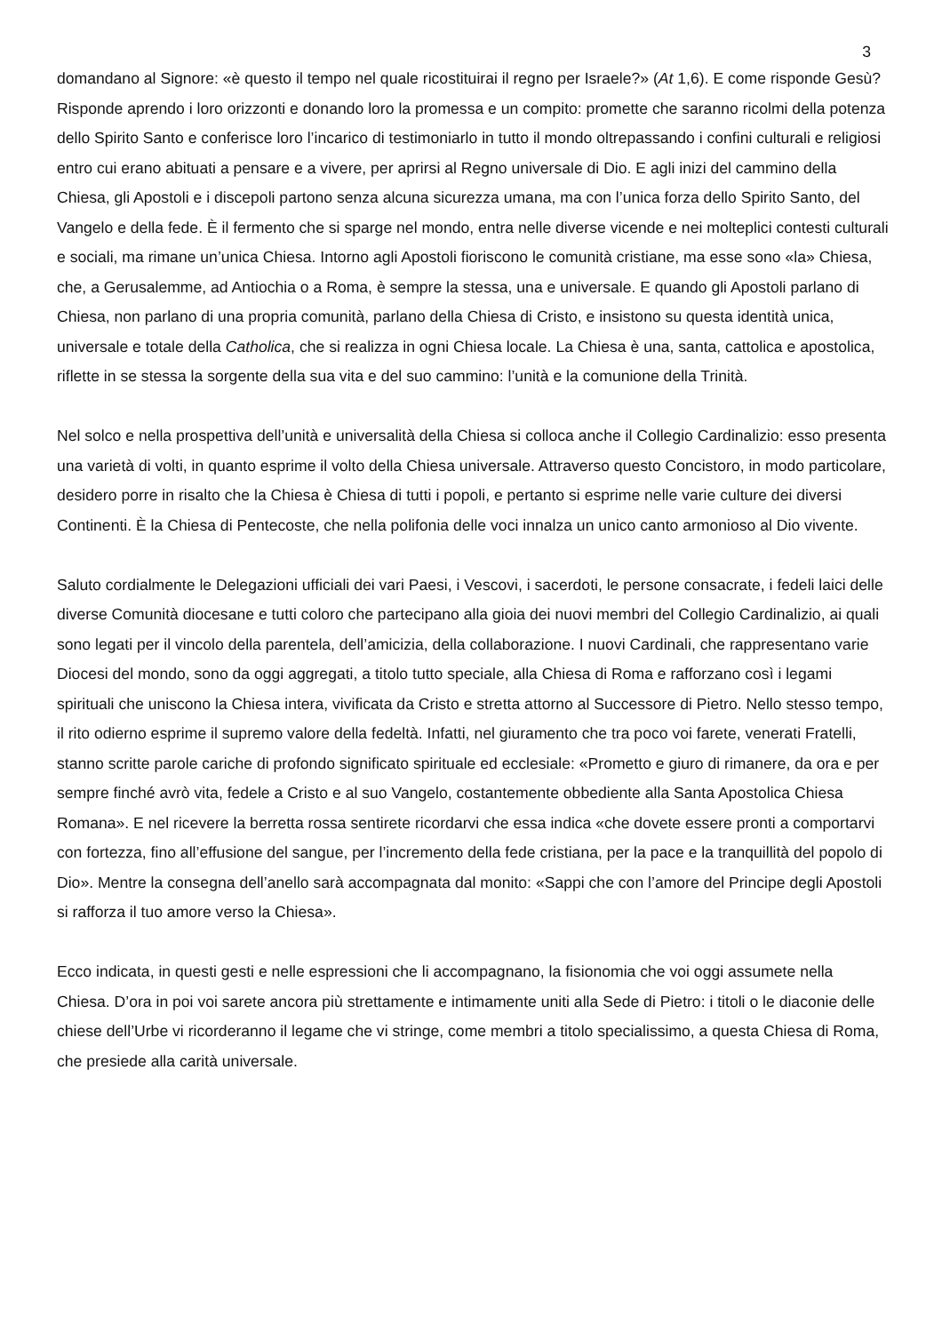3
domandano al Signore: «è questo il tempo nel quale ricostituirai il regno per Israele?» (At 1,6). E come risponde Gesù? Risponde aprendo i loro orizzonti e donando loro la promessa e un compito: promette che saranno ricolmi della potenza dello Spirito Santo e conferisce loro l’incarico di testimoniarlo in tutto il mondo oltrepassando i confini culturali e religiosi entro cui erano abituati a pensare e a vivere, per aprirsi al Regno universale di Dio. E agli inizi del cammino della Chiesa, gli Apostoli e i discepoli partono senza alcuna sicurezza umana, ma con l’unica forza dello Spirito Santo, del Vangelo e della fede. È il fermento che si sparge nel mondo, entra nelle diverse vicende e nei molteplici contesti culturali e sociali, ma rimane un’unica Chiesa. Intorno agli Apostoli fioriscono le comunità cristiane, ma esse sono «la» Chiesa, che, a Gerusalemme, ad Antiochia o a Roma, è sempre la stessa, una e universale. E quando gli Apostoli parlano di Chiesa, non parlano di una propria comunità, parlano della Chiesa di Cristo, e insistono su questa identità unica, universale e totale della Catholica, che si realizza in ogni Chiesa locale. La Chiesa è una, santa, cattolica e apostolica, riflette in se stessa la sorgente della sua vita e del suo cammino: l’unità e la comunione della Trinità.
Nel solco e nella prospettiva dell’unità e universalità della Chiesa si colloca anche il Collegio Cardinalizio: esso presenta una varietà di volti, in quanto esprime il volto della Chiesa universale. Attraverso questo Concistoro, in modo particolare, desidero porre in risalto che la Chiesa è Chiesa di tutti i popoli, e pertanto si esprime nelle varie culture dei diversi Continenti. È la Chiesa di Pentecoste, che nella polifonia delle voci innalza un unico canto armonioso al Dio vivente.
Saluto cordialmente le Delegazioni ufficiali dei vari Paesi, i Vescovi, i sacerdoti, le persone consacrate, i fedeli laici delle diverse Comunità diocesane e tutti coloro che partecipano alla gioia dei nuovi membri del Collegio Cardinalizio, ai quali sono legati per il vincolo della parentela, dell’amicizia, della collaborazione. I nuovi Cardinali, che rappresentano varie Diocesi del mondo, sono da oggi aggregati, a titolo tutto speciale, alla Chiesa di Roma e rafforzano così i legami spirituali che uniscono la Chiesa intera, vivificata da Cristo e stretta attorno al Successore di Pietro. Nello stesso tempo, il rito odierno esprime il supremo valore della fedeltà. Infatti, nel giuramento che tra poco voi farete, venerati Fratelli, stanno scritte parole cariche di profondo significato spirituale ed ecclesiale: «Prometto e giuro di rimanere, da ora e per sempre finché avrò vita, fedele a Cristo e al suo Vangelo, costantemente obbediente alla Santa Apostolica Chiesa Romana». E nel ricevere la berretta rossa sentirete ricordarvi che essa indica «che dovete essere pronti a comportarvi con fortezza, fino all’effusione del sangue, per l’incremento della fede cristiana, per la pace e la tranquillità del popolo di Dio». Mentre la consegna dell’anello sarà accompagnata dal monito: «Sappi che con l’amore del Principe degli Apostoli si rafforza il tuo amore verso la Chiesa».
Ecco indicata, in questi gesti e nelle espressioni che li accompagnano, la fisionomia che voi oggi assumete nella Chiesa. D’ora in poi voi sarete ancora più strettamente e intimamente uniti alla Sede di Pietro: i titoli o le diaconie delle chiese dell’Urbe vi ricorderanno il legame che vi stringe, come membri a titolo specialissimo, a questa Chiesa di Roma, che presiede alla carità universale.